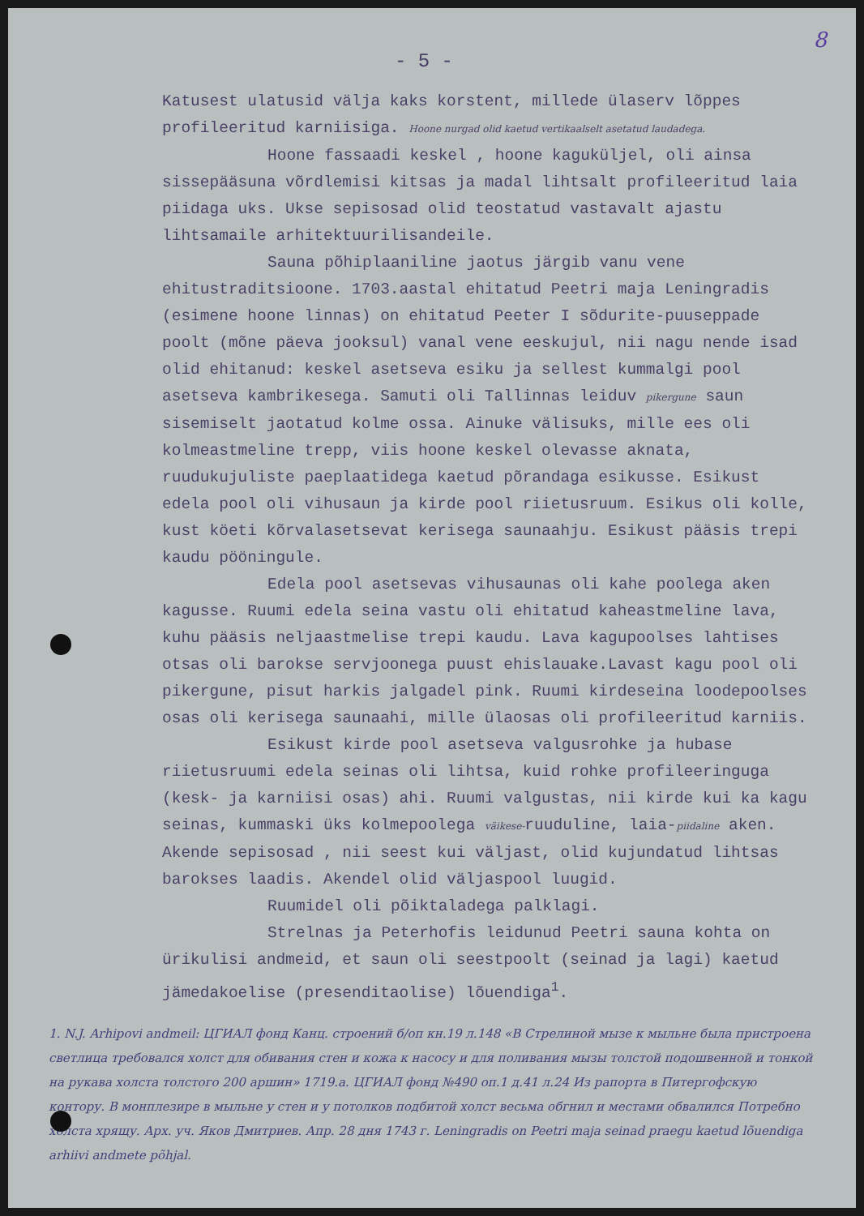8
- 5 -
Katusest ulatusid välja kaks korstent, millede ülaserv lõppes profileeritud karniisiga. Hoone nurgad olid kaetud vertikaalselt asetatud laudadega.
Hoone fassaadi keskel , hoone kaguküljel, oli ainsa sissepääsuna võrdlemisi kitsas ja madal lihtsalt profileeritud laia piidaga uks. Ukse sepisosad olid teostatud vastavalt ajastu lihtsamaile arhitektuurilisandeile.
Sauna põhiplaaniline jaotus järgib vanu vene ehitustraditsioone. 1703.aastal ehitatud Peetri maja Leningradis (esimene hoone linnas) on ehitatud Peeter I sõdurite-puuseppade poolt (mõne päeva jooksul) vanal vene eeskujul, nii nagu nende isad olid ehitanud: keskel asetseva esiku ja sellest kummalgi pool asetseva kambrikesega. Samuti oli Tallinnas leiduv pikergune saun sisemiselt jaotatud kolme ossa. Ainuke välisuks, mille ees oli kolmeastmeline trepp, viis hoone keskel olevasse aknata, ruudukujuliste paeplaatidega kaetud põrandaga esikusse. Esikust edela pool oli vihusaun ja kirde pool riietusruum. Esikus oli kolle, kust köeti kõrvalasetsevat kerisega saunaahju. Esikust pääsis trepi kaudu pööningule.
Edela pool asetsevas vihusaunas oli kahe poolega aken kagusse. Ruumi edela seina vastu oli ehitatud kaheastmeline lava, kuhu pääsis neljaastmelise trepi kaudu. Lava kagupoolses lahtises otsas oli barokse servjoonega puust ehislauake.Lavast kagu pool oli pikergune, pisut harkis jalgadel pink. Ruumi kirdeseina loodepoolses osas oli kerisega saunaahi, mille ülaosas oli profileeritud karniis.
Esikust kirde pool asetseva valgusrohke ja hubase riietusruumi edela seinas oli lihtsa, kuid rohke profileeringuga (kesk- ja karniisi osas) ahi. Ruumi valgustas, nii kirde kui ka kagu seinas, kummaski üks kolmepoolega väikese-ruuduline, laia-piidaline aken. Akende sepisosad , nii seest kui väljast, olid kujundatud lihtsas barokses laadis. Akendel olid väljaspool luugid.
Ruumidel oli põiktaladega palklagi.
Strelnas ja Peterhofis leidunud Peetri sauna kohta on ürikulisi andmeid, et saun oli seestpoolt (seinad ja lagi) kaetud jämedakoelise (presenditaolise) lõuendiga<sup>1</sup>.
1. N.J. Arhipovi andmeil: ЦГИАЛ фонд Канц. строений б/оп кн.19 л.148 «В Стрелиной мызе к мыльне была пристроена светлица требовался холст для обивания стен и кожа к насосу и для поливания мызы толстой подошвенной и тонкой на рукава холста толстого 200 аршин» 1719.a. ЦГИАЛ фонд №490 оп.1 д.41 л.24 Из рапорта в Питергофскую контору. В монплезире в мыльне у стен и у потолков подбитой холст весьма обгнил и местами обвалился Потребно холста хрящу. Арх. уч. Яков Дмитриев. Апр. 28 дня 1743 г. Leningradis on Peetri maja seinad praegu kaetud lõuendiga arhiivi andmete põhjal.